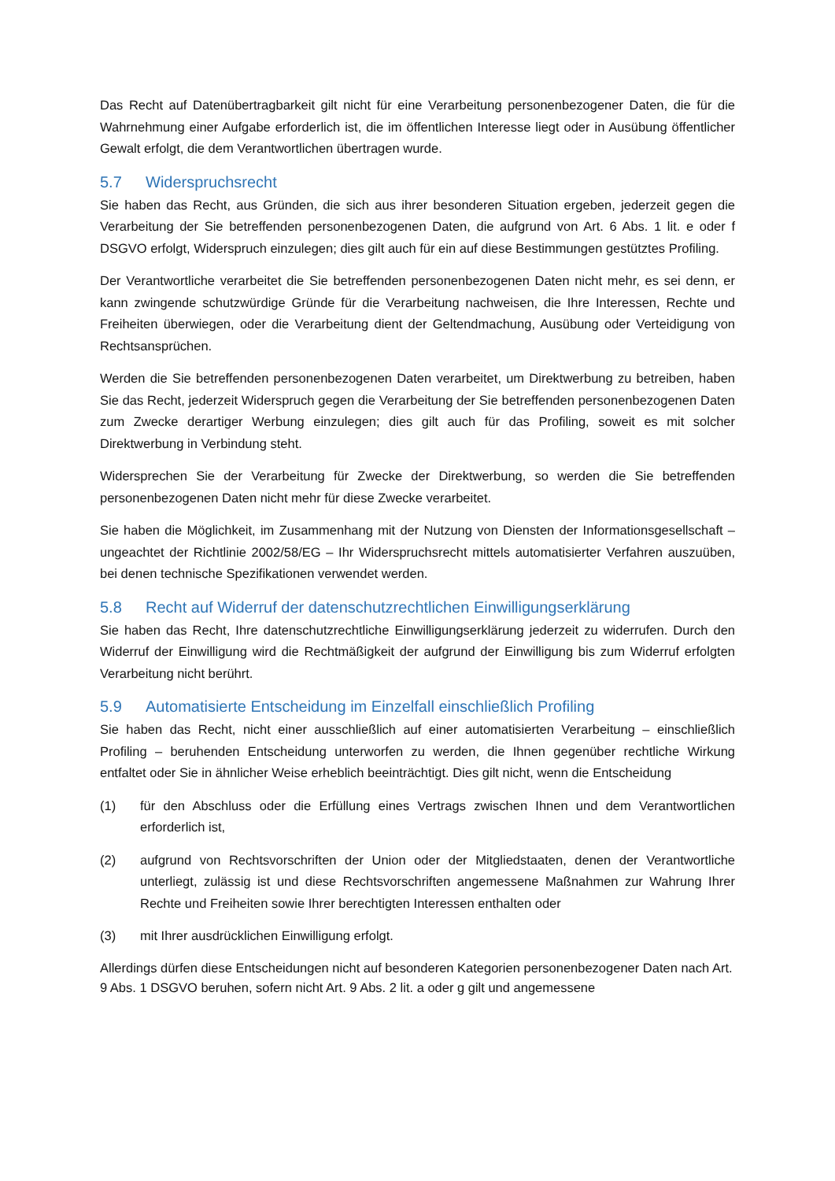Das Recht auf Datenübertragbarkeit gilt nicht für eine Verarbeitung personenbezogener Daten, die für die Wahrnehmung einer Aufgabe erforderlich ist, die im öffentlichen Interesse liegt oder in Ausübung öffentlicher Gewalt erfolgt, die dem Verantwortlichen übertragen wurde.
5.7 Widerspruchsrecht
Sie haben das Recht, aus Gründen, die sich aus ihrer besonderen Situation ergeben, jederzeit gegen die Verarbeitung der Sie betreffenden personenbezogenen Daten, die aufgrund von Art. 6 Abs. 1 lit. e oder f DSGVO erfolgt, Widerspruch einzulegen; dies gilt auch für ein auf diese Bestimmungen gestütztes Profiling.
Der Verantwortliche verarbeitet die Sie betreffenden personenbezogenen Daten nicht mehr, es sei denn, er kann zwingende schutzwürdige Gründe für die Verarbeitung nachweisen, die Ihre Interessen, Rechte und Freiheiten überwiegen, oder die Verarbeitung dient der Geltendmachung, Ausübung oder Verteidigung von Rechtsansprüchen.
Werden die Sie betreffenden personenbezogenen Daten verarbeitet, um Direktwerbung zu betreiben, haben Sie das Recht, jederzeit Widerspruch gegen die Verarbeitung der Sie betreffenden personenbezogenen Daten zum Zwecke derartiger Werbung einzulegen; dies gilt auch für das Profiling, soweit es mit solcher Direktwerbung in Verbindung steht.
Widersprechen Sie der Verarbeitung für Zwecke der Direktwerbung, so werden die Sie betreffenden personenbezogenen Daten nicht mehr für diese Zwecke verarbeitet.
Sie haben die Möglichkeit, im Zusammenhang mit der Nutzung von Diensten der Informationsgesellschaft – ungeachtet der Richtlinie 2002/58/EG – Ihr Widerspruchsrecht mittels automatisierter Verfahren auszuüben, bei denen technische Spezifikationen verwendet werden.
5.8 Recht auf Widerruf der datenschutzrechtlichen Einwilligungserklärung
Sie haben das Recht, Ihre datenschutzrechtliche Einwilligungserklärung jederzeit zu widerrufen. Durch den Widerruf der Einwilligung wird die Rechtmäßigkeit der aufgrund der Einwilligung bis zum Widerruf erfolgten Verarbeitung nicht berührt.
5.9 Automatisierte Entscheidung im Einzelfall einschließlich Profiling
Sie haben das Recht, nicht einer ausschließlich auf einer automatisierten Verarbeitung – einschließlich Profiling – beruhenden Entscheidung unterworfen zu werden, die Ihnen gegenüber rechtliche Wirkung entfaltet oder Sie in ähnlicher Weise erheblich beeinträchtigt. Dies gilt nicht, wenn die Entscheidung
(1) für den Abschluss oder die Erfüllung eines Vertrags zwischen Ihnen und dem Verantwortlichen erforderlich ist,
(2) aufgrund von Rechtsvorschriften der Union oder der Mitgliedstaaten, denen der Verantwortliche unterliegt, zulässig ist und diese Rechtsvorschriften angemessene Maßnahmen zur Wahrung Ihrer Rechte und Freiheiten sowie Ihrer berechtigten Interessen enthalten oder
(3) mit Ihrer ausdrücklichen Einwilligung erfolgt.
Allerdings dürfen diese Entscheidungen nicht auf besonderen Kategorien personenbezogener Daten nach Art. 9 Abs. 1 DSGVO beruhen, sofern nicht Art. 9 Abs. 2 lit. a oder g gilt und angemessene